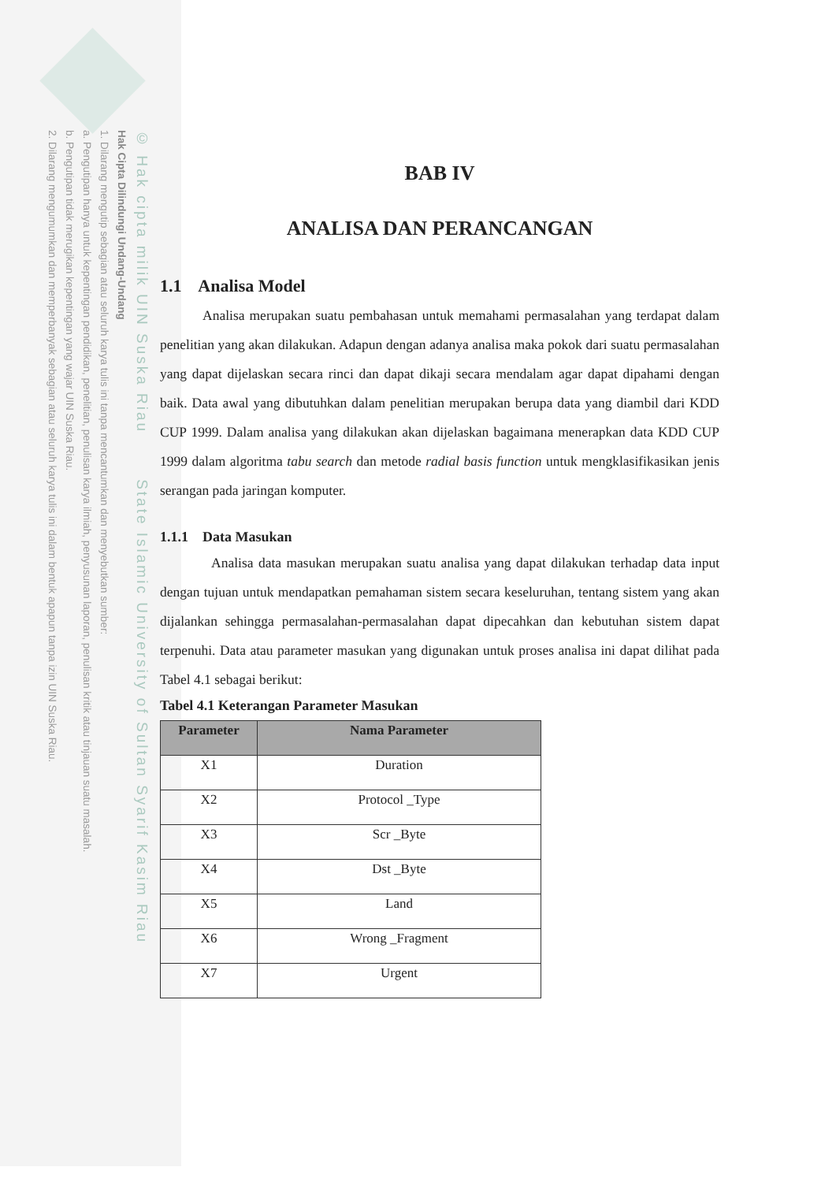© Hak cipta milik UIN Suska Riau State Islamic University of Sultan Syarif Kasim Riau
Hak Cipta Dilindungi Undang-Undang
1. Dilarang mengutip sebagian atau seluruh karya tulis ini tanpa mencantumkan dan menyebutkan sumber:
a. Pengutipan hanya untuk kepentingan pendidikan, penelitian, penulisan karya ilmiah, penyusunan laporan, penulisan kritik atau tinjauan suatu masalah.
b. Pengutipan tidak merugikan kepentingan yang wajar UIN Suska Riau.
2. Dilarang mengumumkan dan memperbanyak sebagian atau seluruh karya tulis ini dalam bentuk apapun tanpa izin UIN Suska Riau.
BAB IV
ANALISA DAN PERANCANGAN
1.1 Analisa Model
Analisa merupakan suatu pembahasan untuk memahami permasalahan yang terdapat dalam penelitian yang akan dilakukan. Adapun dengan adanya analisa maka pokok dari suatu permasalahan yang dapat dijelaskan secara rinci dan dapat dikaji secara mendalam agar dapat dipahami dengan baik. Data awal yang dibutuhkan dalam penelitian merupakan berupa data yang diambil dari KDD CUP 1999. Dalam analisa yang dilakukan akan dijelaskan bagaimana menerapkan data KDD CUP 1999 dalam algoritma tabu search dan metode radial basis function untuk mengklasifikasikan jenis serangan pada jaringan komputer.
1.1.1 Data Masukan
Analisa data masukan merupakan suatu analisa yang dapat dilakukan terhadap data input dengan tujuan untuk mendapatkan pemahaman sistem secara keseluruhan, tentang sistem yang akan dijalankan sehingga permasalahan-permasalahan dapat dipecahkan dan kebutuhan sistem dapat terpenuhi. Data atau parameter masukan yang digunakan untuk proses analisa ini dapat dilihat pada Tabel 4.1 sebagai berikut:
Tabel 4.1 Keterangan Parameter Masukan
| Parameter | Nama Parameter |
| --- | --- |
| X1 | Duration |
| X2 | Protocol _Type |
| X3 | Scr _Byte |
| X4 | Dst _Byte |
| X5 | Land |
| X6 | Wrong _Fragment |
| X7 | Urgent |